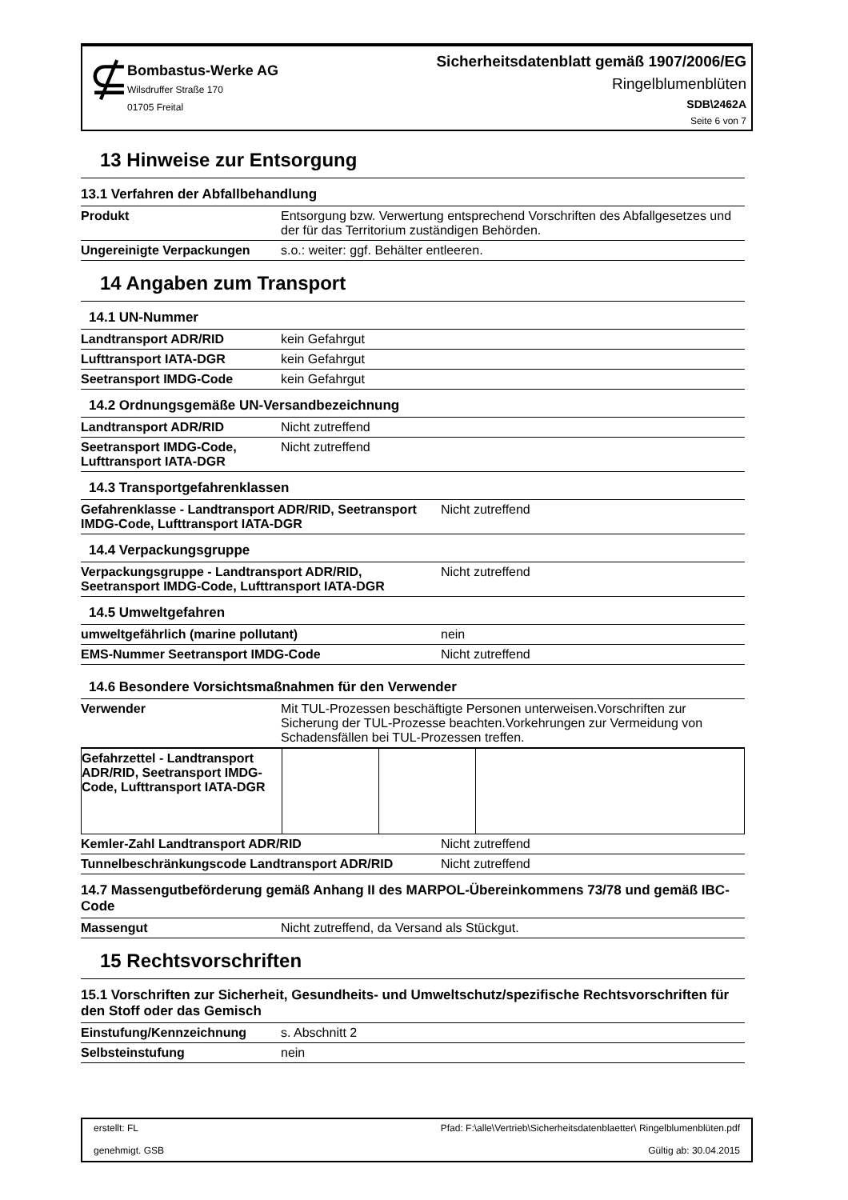⊈
Bombastus-Werke AG
Wilsdruffer Straße 170
01705 Freital
Sicherheitsdatenblatt gemäß 1907/2006/EG
Ringelblumenblüten
SDB\2462A
Seite 6 von 7
13 Hinweise zur Entsorgung
13.1 Verfahren der Abfallbehandlung
| Produkt | Entsorgung bzw. Verwertung entsprechend Vorschriften des Abfallgesetzes und der für das Territorium zuständigen Behörden. |
| Ungereinigte Verpackungen | s.o.: weiter: ggf. Behälter entleeren. |
14 Angaben zum Transport
14.1 UN-Nummer
| Landtransport ADR/RID | kein Gefahrgut |
| Lufttransport IATA-DGR | kein Gefahrgut |
| Seetransport IMDG-Code | kein Gefahrgut |
14.2 Ordnungsgemäße UN-Versandbezeichnung
| Landtransport ADR/RID | Nicht zutreffend |
| Seetransport IMDG-Code, Lufttransport IATA-DGR | Nicht zutreffend |
14.3 Transportgefahrenklassen
| Gefahrenklasse - Landtransport ADR/RID, Seetransport IMDG-Code, Lufttransport IATA-DGR | Nicht zutreffend |
14.4 Verpackungsgruppe
| Verpackungsgruppe - Landtransport ADR/RID, Seetransport IMDG-Code, Lufttransport IATA-DGR | Nicht zutreffend |
14.5 Umweltgefahren
| umweltgefährlich (marine pollutant) | nein |
| EMS-Nummer Seetransport IMDG-Code | Nicht zutreffend |
14.6 Besondere Vorsichtsmaßnahmen für den Verwender
| Verwender | Mit TUL-Prozessen beschäftigte Personen unterweisen.Vorschriften zur Sicherung der TUL-Prozesse beachten.Vorkehrungen zur Vermeidung von Schadensfällen bei TUL-Prozessen treffen. |
| Gefahrzettel - Landtransport ADR/RID, Seetransport IMDG-Code, Lufttransport IATA-DGR | | | |
| Kemler-Zahl Landtransport ADR/RID | Nicht zutreffend |
| Tunnelbeschränkungscode Landtransport ADR/RID | Nicht zutreffend |
14.7 Massengutbeförderung gemäß Anhang II des MARPOL-Übereinkommens 73/78 und gemäß IBC-Code
| Massengut | Nicht zutreffend, da Versand als Stückgut. |
15 Rechtsvorschriften
15.1 Vorschriften zur Sicherheit, Gesundheits- und Umweltschutz/spezifische Rechtsvorschriften für den Stoff oder das Gemisch
| Einstufung/Kennzeichnung | s. Abschnitt 2 |
| Selbsteinstufung | nein |
erstellt: FL
genehmigt. GSB
Pfad: F:\alle\Vertrieb\Sicherheitsdatenblaetter\ Ringelblumenblüten.pdf
Gültig ab: 30.04.2015